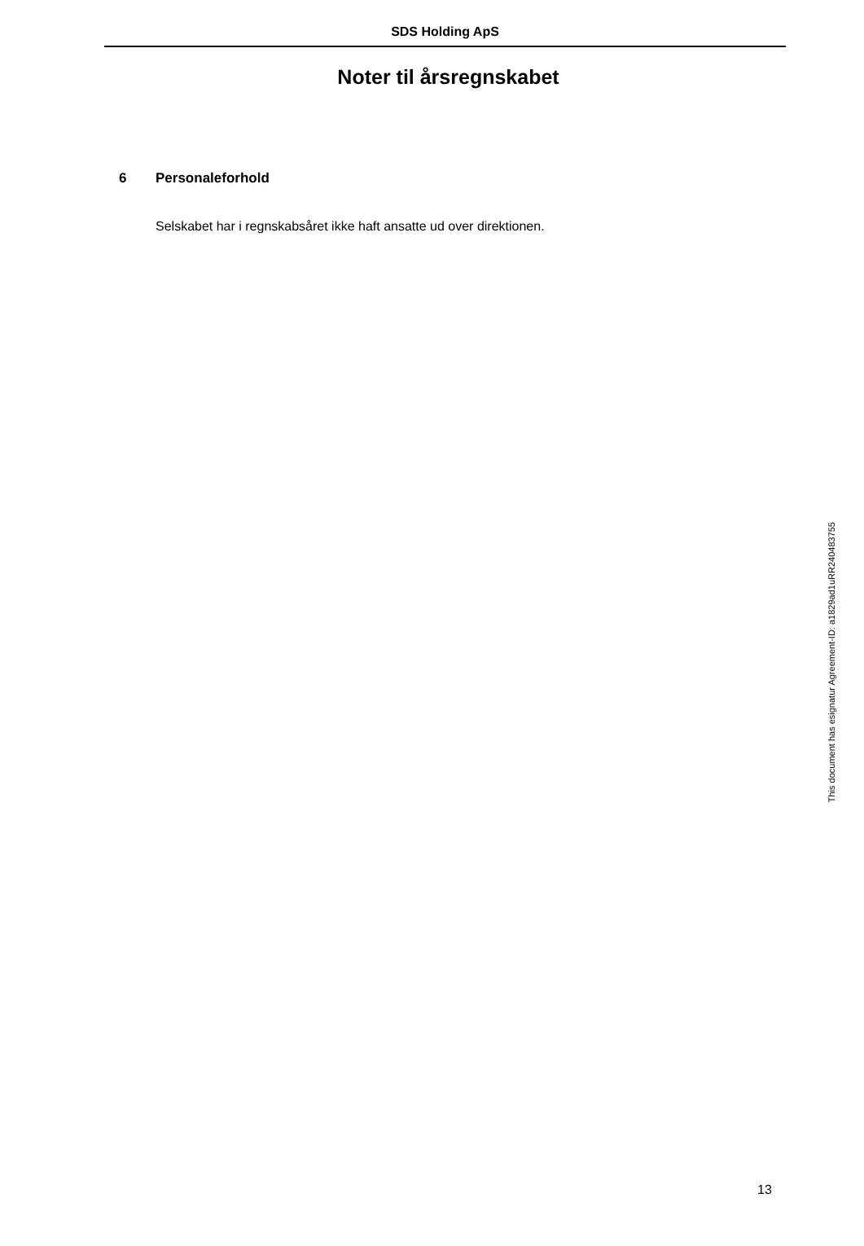SDS Holding ApS
Noter til årsregnskabet
6 Personaleforhold
Selskabet har i regnskabsåret ikke haft ansatte ud over direktionen.
This document has esignatur Agreement-ID: a1829ad1uRR240483755
13